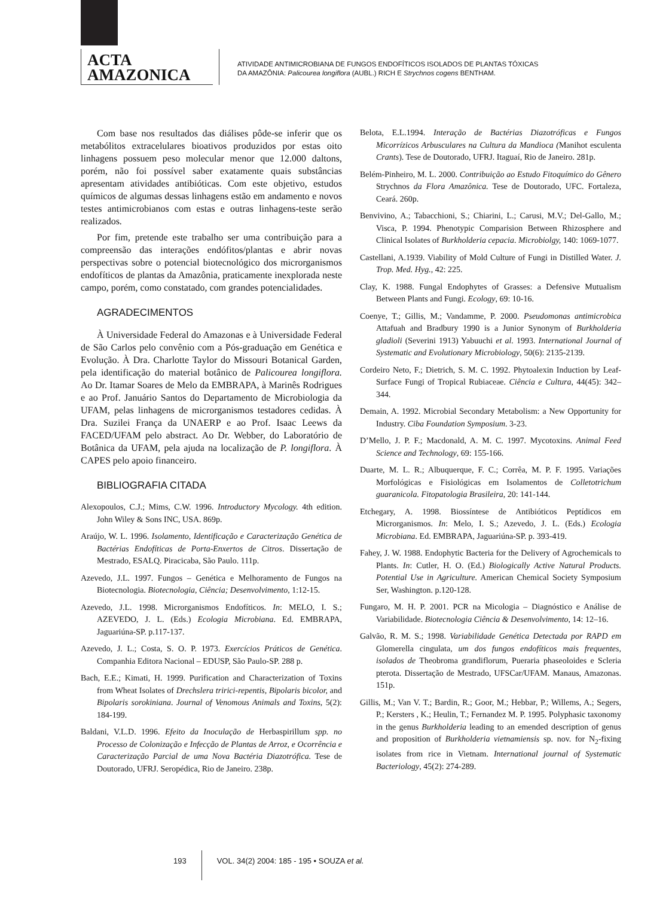ACTA
AMAZONICA
ATIVIDADE ANTIMICROBIANA DE FUNGOS ENDOFÍTICOS ISOLADOS DE PLANTAS TÓXICAS
DA AMAZÔNIA: Palicourea longiflora (AUBL.) RICH E Strychnos cogens BENTHAM.
Com base nos resultados das diálises pôde-se inferir que os metabólitos extracelulares bioativos produzidos por estas oito linhagens possuem peso molecular menor que 12.000 daltons, porém, não foi possível saber exatamente quais substâncias apresentam atividades antibióticas. Com este objetivo, estudos químicos de algumas dessas linhagens estão em andamento e novos testes antimicrobianos com estas e outras linhagens-teste serão realizados.
Por fim, pretende este trabalho ser uma contribuição para a compreensão das interações endófitos/plantas e abrir novas perspectivas sobre o potencial biotecnológico dos microrganismos endofíticos de plantas da Amazônia, praticamente inexplorada neste campo, porém, como constatado, com grandes potencialidades.
AGRADECIMENTOS
À Universidade Federal do Amazonas e à Universidade Federal de São Carlos pelo convênio com a Pós-graduação em Genética e Evolução. À Dra. Charlotte Taylor do Missouri Botanical Garden, pela identificação do material botânico de Palicourea longiflora. Ao Dr. Itamar Soares de Melo da EMBRAPA, à Marinês Rodrigues e ao Prof. Januário Santos do Departamento de Microbiologia da UFAM, pelas linhagens de microrganismos testadores cedidas. À Dra. Suzilei França da UNAERP e ao Prof. Isaac Leews da FACED/UFAM pelo abstract. Ao Dr. Webber, do Laboratório de Botânica da UFAM, pela ajuda na localização de P. longiflora. À CAPES pelo apoio financeiro.
BIBLIOGRAFIA CITADA
Alexopoulos, C.J.; Mims, C.W. 1996. Introductory Mycology. 4th edition. John Wiley & Sons INC, USA. 869p.
Araújo, W. L. 1996. Isolamento, Identificação e Caracterização Genética de Bactérias Endofíticas de Porta-Enxertos de Citros. Dissertação de Mestrado, ESALQ. Piracicaba, São Paulo. 111p.
Azevedo, J.L. 1997. Fungos – Genética e Melhoramento de Fungos na Biotecnologia. Biotecnologia, Ciência; Desenvolvimento, 1:12-15.
Azevedo, J.L. 1998. Microrganismos Endofíticos. In: MELO, I. S.; AZEVEDO, J. L. (Eds.) Ecologia Microbiana. Ed. EMBRAPA, Jaguariúna-SP. p.117-137.
Azevedo, J. L.; Costa, S. O. P. 1973. Exercícios Práticos de Genética. Companhia Editora Nacional – EDUSP, São Paulo-SP. 288 p.
Bach, E.E.; Kimati, H. 1999. Purification and Characterization of Toxins from Wheat Isolates of Drechslera tririci-repentis, Bipolaris bicolor, and Bipolaris sorokiniana. Journal of Venomous Animals and Toxins, 5(2): 184-199.
Baldani, V.L.D. 1996. Efeito da Inoculação de Herbaspirillum spp. no Processo de Colonização e Infecção de Plantas de Arroz, e Ocorrência e Caracterização Parcial de uma Nova Bactéria Diazotrófica. Tese de Doutorado, UFRJ. Seropédica, Rio de Janeiro. 238p.
Belota, E.L.1994. Interação de Bactérias Diazotróficas e Fungos Micorrízicos Arbusculares na Cultura da Mandioca (Manihot esculenta Crants). Tese de Doutorado, UFRJ. Itaguaí, Rio de Janeiro. 281p.
Belém-Pinheiro, M. L. 2000. Contribuição ao Estudo Fitoquímico do Gênero Strychnos da Flora Amazônica. Tese de Doutorado, UFC. Fortaleza, Ceará. 260p.
Benvivino, A.; Tabacchioni, S.; Chiarini, L.; Carusi, M.V.; Del-Gallo, M.; Visca, P. 1994. Phenotypic Comparision Between Rhizosphere and Clinical Isolates of Burkholderia cepacia. Microbiolgy, 140: 1069-1077.
Castellani, A.1939. Viability of Mold Culture of Fungi in Distilled Water. J. Trop. Med. Hyg., 42: 225.
Clay, K. 1988. Fungal Endophytes of Grasses: a Defensive Mutualism Between Plants and Fungi. Ecology, 69: 10-16.
Coenye, T.; Gillis, M.; Vandamme, P. 2000. Pseudomonas antimicrobica Attafuah and Bradbury 1990 is a Junior Synonym of Burkholderia gladioli (Severini 1913) Yabuuchi et al. 1993. International Journal of Systematic and Evolutionary Microbiology, 50(6): 2135-2139.
Cordeiro Neto, F.; Dietrich, S. M. C. 1992. Phytoalexin Induction by Leaf-Surface Fungi of Tropical Rubiaceae. Ciência e Cultura, 44(45): 342–344.
Demain, A. 1992. Microbial Secondary Metabolism: a New Opportunity for Industry. Ciba Foundation Symposium. 3-23.
D’Mello, J. P. F.; Macdonald, A. M. C. 1997. Mycotoxins. Animal Feed Science and Technology, 69: 155-166.
Duarte, M. L. R.; Albuquerque, F. C.; Corrêa, M. P. F. 1995. Variações Morfológicas e Fisiológicas em Isolamentos de Colletotrichum guaranicola. Fitopatologia Brasileira, 20: 141-144.
Etchegary, A. 1998. Biossíntese de Antibióticos Peptídicos em Microrganismos. In: Melo, I. S.; Azevedo, J. L. (Eds.) Ecologia Microbiana. Ed. EMBRAPA, Jaguariúna-SP. p. 393-419.
Fahey, J. W. 1988. Endophytic Bacteria for the Delivery of Agrochemicals to Plants. In: Cutler, H. O. (Ed.) Biologically Active Natural Products. Potential Use in Agriculture. American Chemical Society Symposium Ser, Washington. p.120-128.
Fungaro, M. H. P. 2001. PCR na Micologia – Diagnóstico e Análise de Variabilidade. Biotecnologia Ciência & Desenvolvimento, 14: 12–16.
Galvão, R. M. S.; 1998. Variabilidade Genética Detectada por RAPD em Glomerella cingulata, um dos fungos endofíticos mais frequentes, isolados de Theobroma grandiflorum, Pueraria phaseoloides e Scleria pterota. Dissertação de Mestrado, UFSCar/UFAM. Manaus, Amazonas. 151p.
Gillis, M.; Van V. T.; Bardin, R.; Goor, M.; Hebbar, P.; Willems, A.; Segers, P.; Kersters , K.; Heulin, T.; Fernandez M. P. 1995. Polyphasic taxonomy in the genus Burkholderia leading to an emended description of genus and proposition of Burkholderia vietnamiensis sp. nov. for N<sub>2</sub>-fixing isolates from rice in Vietnam. International journal of Systematic Bacteriology, 45(2): 274-289.
193 VOL. 34(2) 2004: 185 - 195 • SOUZA et al.